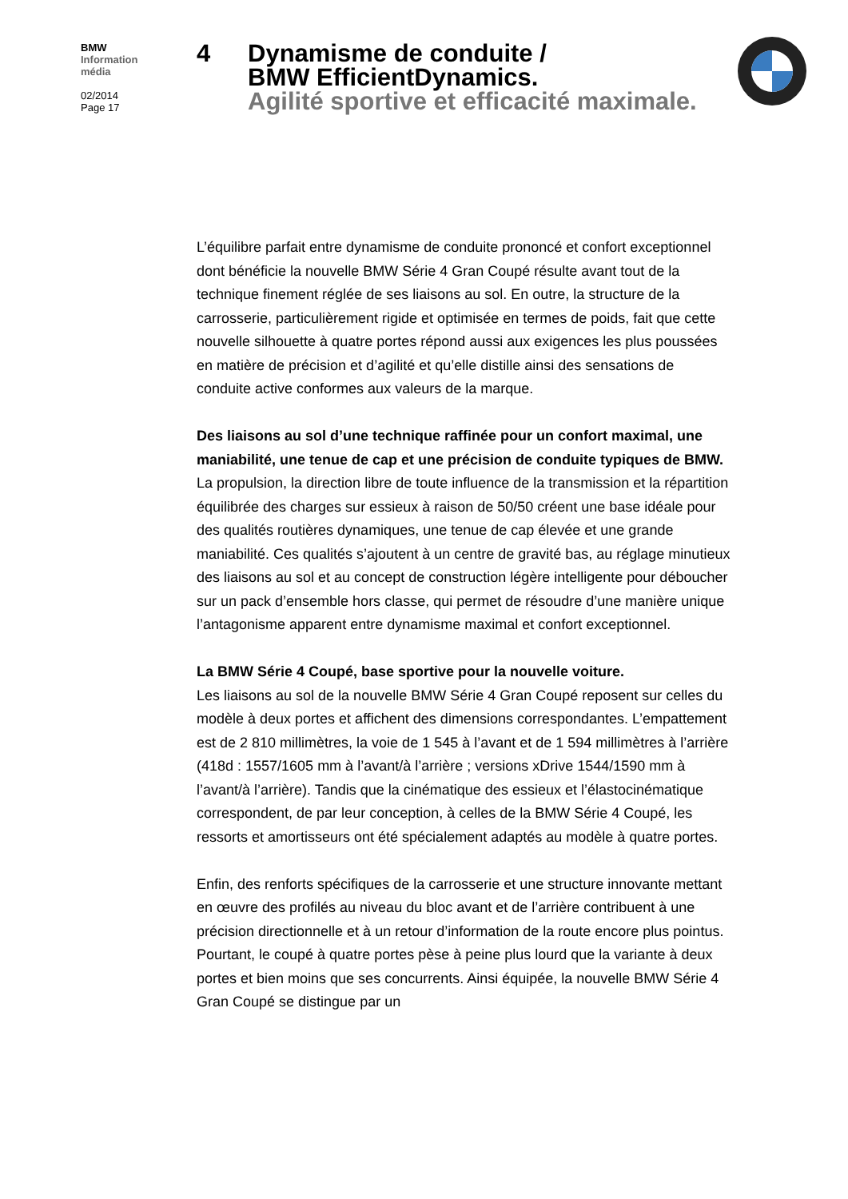BMW
Information
média
02/2014
Page 17
4 Dynamisme de conduite /
BMW EfficientDynamics.
Agilité sportive et efficacité maximale.
L’équilibre parfait entre dynamisme de conduite prononcé et confort exceptionnel dont bénéficie la nouvelle BMW Série 4 Gran Coupé résulte avant tout de la technique finement réglée de ses liaisons au sol. En outre, la structure de la carrosserie, particulièrement rigide et optimisée en termes de poids, fait que cette nouvelle silhouette à quatre portes répond aussi aux exigences les plus poussées en matière de précision et d’agilité et qu’elle distille ainsi des sensations de conduite active conformes aux valeurs de la marque.
Des liaisons au sol d’une technique raffinée pour un confort maximal, une maniabilité, une tenue de cap et une précision de conduite typiques de BMW.
La propulsion, la direction libre de toute influence de la transmission et la répartition équilibrée des charges sur essieux à raison de 50/50 créent une base idéale pour des qualités routières dynamiques, une tenue de cap élevée et une grande maniabilité. Ces qualités s’ajoutent à un centre de gravité bas, au réglage minutieux des liaisons au sol et au concept de construction légère intelligente pour déboucher sur un pack d’ensemble hors classe, qui permet de résoudre d’une manière unique l’antagonisme apparent entre dynamisme maximal et confort exceptionnel.
La BMW Série 4 Coupé, base sportive pour la nouvelle voiture.
Les liaisons au sol de la nouvelle BMW Série 4 Gran Coupé reposent sur celles du modèle à deux portes et affichent des dimensions correspondantes. L’empattement est de 2 810 millimètres, la voie de 1 545 à l’avant et de 1 594 millimètres à l’arrière (418d : 1557/1605 mm à l’avant/à l’arrière ; versions xDrive 1544/1590 mm à l’avant/à l’arrière). Tandis que la cinématique des essieux et l’élastocinématique correspondent, de par leur conception, à celles de la BMW Série 4 Coupé, les ressorts et amortisseurs ont été spécialement adaptés au modèle à quatre portes.
Enfin, des renforts spécifiques de la carrosserie et une structure innovante mettant en œuvre des profilés au niveau du bloc avant et de l’arrière contribuent à une précision directionnelle et à un retour d’information de la route encore plus pointus. Pourtant, le coupé à quatre portes pèse à peine plus lourd que la variante à deux portes et bien moins que ses concurrents. Ainsi équipée, la nouvelle BMW Série 4 Gran Coupé se distingue par un